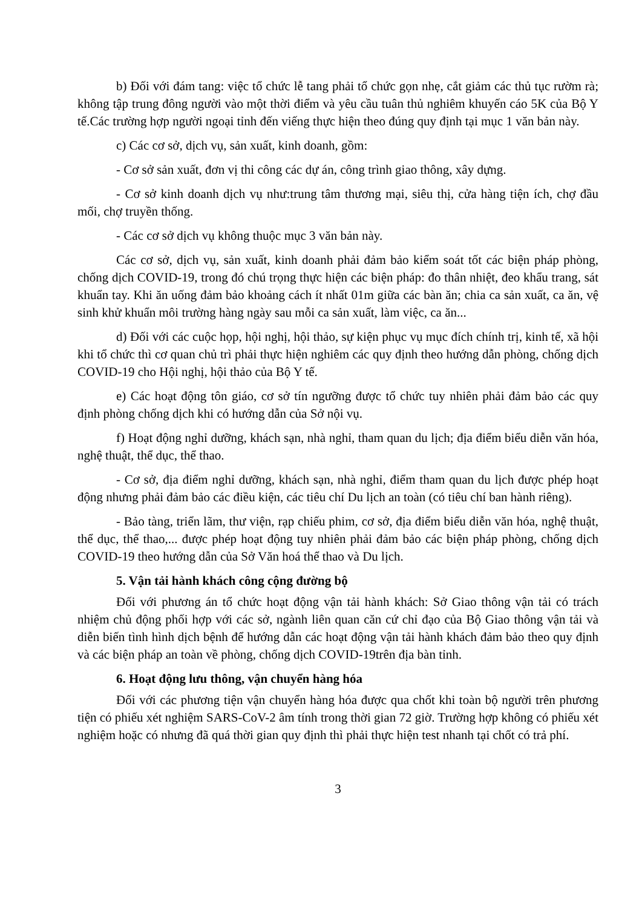b) Đối với đám tang: việc tổ chức lễ tang phải tổ chức gọn nhẹ, cắt giảm các thủ tục rườm rà; không tập trung đông người vào một thời điểm và yêu cầu tuân thủ nghiêm khuyến cáo 5K của Bộ Y tế.Các trường hợp người ngoại tỉnh đến viếng thực hiện theo đúng quy định tại mục 1 văn bản này.
c) Các cơ sở, dịch vụ, sản xuất, kinh doanh, gồm:
- Cơ sở sản xuất, đơn vị thi công các dự án, công trình giao thông, xây dựng.
- Cơ sở kinh doanh dịch vụ như:trung tâm thương mại, siêu thị, cửa hàng tiện ích, chợ đầu mối, chợ truyền thống.
- Các cơ sở dịch vụ không thuộc mục 3 văn bản này.
Các cơ sở, dịch vụ, sản xuất, kinh doanh phải đảm bảo kiểm soát tốt các biện pháp phòng, chống dịch COVID-19, trong đó chú trọng thực hiện các biện pháp: đo thân nhiệt, đeo khẩu trang, sát khuẩn tay. Khi ăn uống đảm bảo khoảng cách ít nhất 01m giữa các bàn ăn; chia ca sản xuất, ca ăn, vệ sinh khử khuẩn môi trường hàng ngày sau mỗi ca sản xuất, làm việc, ca ăn...
d) Đối với các cuộc họp, hội nghị, hội thảo, sự kiện phục vụ mục đích chính trị, kinh tế, xã hội khi tổ chức thì cơ quan chủ trì phải thực hiện nghiêm các quy định theo hướng dẫn phòng, chống dịch COVID-19 cho Hội nghị, hội thảo của Bộ Y tế.
e) Các hoạt động tôn giáo, cơ sở tín ngưỡng được tổ chức tuy nhiên phải đảm bảo các quy định phòng chống dịch khi có hướng dẫn của Sở nội vụ.
f) Hoạt động nghỉ dưỡng, khách sạn, nhà nghỉ, tham quan du lịch; địa điểm biểu diễn văn hóa, nghệ thuật, thể dục, thể thao.
- Cơ sở, địa điểm nghỉ dưỡng, khách sạn, nhà nghỉ, điểm tham quan du lịch được phép hoạt động nhưng phải đảm bảo các điều kiện, các tiêu chí Du lịch an toàn (có tiêu chí ban hành riêng).
- Bảo tàng, triển lãm, thư viện, rạp chiếu phim, cơ sở, địa điểm biểu diễn văn hóa, nghệ thuật, thể dục, thể thao,... được phép hoạt động tuy nhiên phải đảm bảo các biện pháp phòng, chống dịch COVID-19 theo hướng dẫn của Sở Văn hoá thể thao và Du lịch.
5. Vận tải hành khách công cộng đường bộ
Đối với phương án tổ chức hoạt động vận tải hành khách: Sở Giao thông vận tải có trách nhiệm chủ động phối hợp với các sở, ngành liên quan căn cứ chỉ đạo của Bộ Giao thông vận tải và diễn biến tình hình dịch bệnh để hướng dẫn các hoạt động vận tải hành khách đảm bảo theo quy định và các biện pháp an toàn về phòng, chống dịch COVID-19trên địa bàn tỉnh.
6. Hoạt động lưu thông, vận chuyển hàng hóa
Đối với các phương tiện vận chuyển hàng hóa được qua chốt khi toàn bộ người trên phương tiện có phiếu xét nghiệm SARS-CoV-2 âm tính trong thời gian 72 giờ. Trường hợp không có phiếu xét nghiệm hoặc có nhưng đã quá thời gian quy định thì phải thực hiện test nhanh tại chốt có trả phí.
3